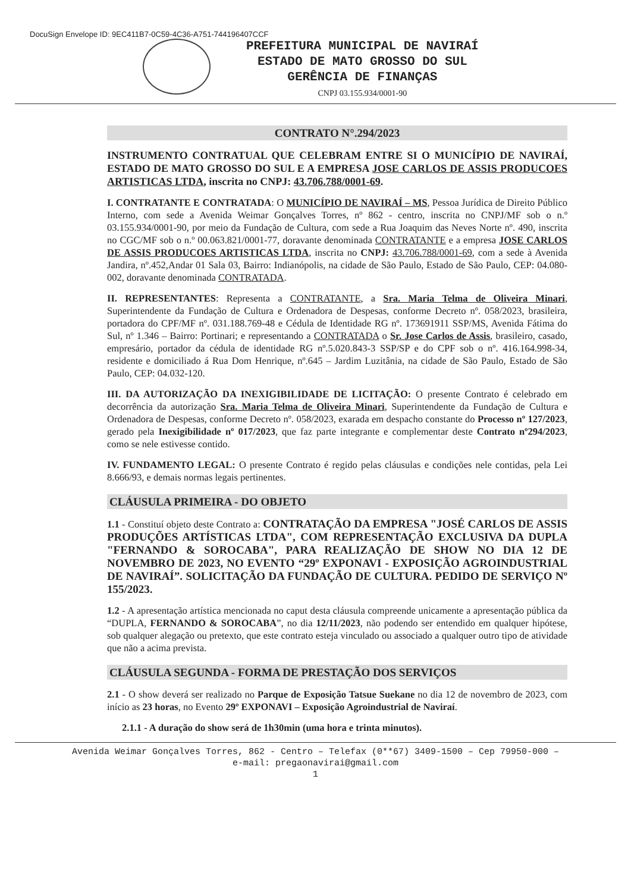DocuSign Envelope ID: 9EC411B7-0C59-4C36-A751-744196407CCF
PREFEITURA MUNICIPAL DE NAVIRAÍ
ESTADO DE MATO GROSSO DO SUL
GERÊNCIA DE FINANÇAS
CNPJ 03.155.934/0001-90
CONTRATO N°.294/2023
INSTRUMENTO CONTRATUAL QUE CELEBRAM ENTRE SI O MUNICÍPIO DE NAVIRAÍ, ESTADO DE MATO GROSSO DO SUL E A EMPRESA JOSE CARLOS DE ASSIS PRODUCOES ARTISTICAS LTDA, inscrita no CNPJ: 43.706.788/0001-69.
I. CONTRATANTE E CONTRATADA: O MUNICÍPIO DE NAVIRAÍ – MS, Pessoa Jurídica de Direito Público Interno, com sede a Avenida Weimar Gonçalves Torres, nº 862 - centro, inscrita no CNPJ/MF sob o n.º 03.155.934/0001-90, por meio da Fundação de Cultura, com sede a Rua Joaquim das Neves Norte nº. 490, inscrita no CGC/MF sob o n.º 00.063.821/0001-77, doravante denominada CONTRATANTE e a empresa JOSE CARLOS DE ASSIS PRODUCOES ARTISTICAS LTDA, inscrita no CNPJ: 43.706.788/0001-69, com a sede à Avenida Jandira, nº.452,Andar 01 Sala 03, Bairro: Indianópolis, na cidade de São Paulo, Estado de São Paulo, CEP: 04.080-002, doravante denominada CONTRATADA.
II. REPRESENTANTES: Representa a CONTRATANTE, a Sra. Maria Telma de Oliveira Minari, Superintendente da Fundação de Cultura e Ordenadora de Despesas, conforme Decreto nº. 058/2023, brasileira, portadora do CPF/MF nº. 031.188.769-48 e Cédula de Identidade RG nº. 173691911 SSP/MS, Avenida Fátima do Sul, nº 1.346 – Bairro: Portinari; e representando a CONTRATADA o Sr. Jose Carlos de Assis, brasileiro, casado, empresário, portador da cédula de identidade RG nº.5.020.843-3 SSP/SP e do CPF sob o nº. 416.164.998-34, residente e domiciliado á Rua Dom Henrique, nº.645 – Jardim Luzitânia, na cidade de São Paulo, Estado de São Paulo, CEP: 04.032-120.
III. DA AUTORIZAÇÃO DA INEXIGIBILIDADE DE LICITAÇÃO: O presente Contrato é celebrado em decorrência da autorização Sra. Maria Telma de Oliveira Minari, Superintendente da Fundação de Cultura e Ordenadora de Despesas, conforme Decreto nº. 058/2023, exarada em despacho constante do Processo nº 127/2023, gerado pela Inexigibilidade nº 017/2023, que faz parte integrante e complementar deste Contrato nº294/2023, como se nele estivesse contido.
IV. FUNDAMENTO LEGAL: O presente Contrato é regido pelas cláusulas e condições nele contidas, pela Lei 8.666/93, e demais normas legais pertinentes.
CLÁUSULA PRIMEIRA - DO OBJETO
1.1 - Constituí objeto deste Contrato a: CONTRATAÇÃO DA EMPRESA "JOSÉ CARLOS DE ASSIS PRODUÇÕES ARTÍSTICAS LTDA", COM REPRESENTAÇÃO EXCLUSIVA DA DUPLA "FERNANDO & SOROCABA", PARA REALIZAÇÃO DE SHOW NO DIA 12 DE NOVEMBRO DE 2023, NO EVENTO “29º EXPONAVI - EXPOSIÇÃO AGROINDUSTRIAL DE NAVIRAÍ”. SOLICITAÇÃO DA FUNDAÇÃO DE CULTURA. PEDIDO DE SERVIÇO Nº 155/2023.
1.2 - A apresentação artística mencionada no caput desta cláusula compreende unicamente a apresentação pública da “DUPLA, FERNANDO & SOROCABA”, no dia 12/11/2023, não podendo ser entendido em qualquer hipótese, sob qualquer alegação ou pretexto, que este contrato esteja vinculado ou associado a qualquer outro tipo de atividade que não a acima prevista.
CLÁUSULA SEGUNDA - FORMA DE PRESTAÇÃO DOS SERVIÇOS
2.1 - O show deverá ser realizado no Parque de Exposição Tatsue Suekane no dia 12 de novembro de 2023, com início as 23 horas, no Evento 29º EXPONAVI – Exposição Agroindustrial de Naviraí.
2.1.1 - A duração do show será de 1h30min (uma hora e trinta minutos).
Avenida Weimar Gonçalves Torres, 862 - Centro – Telefax (0**67) 3409-1500 – Cep 79950-000 –
e-mail: pregaonavirai@gmail.com
1